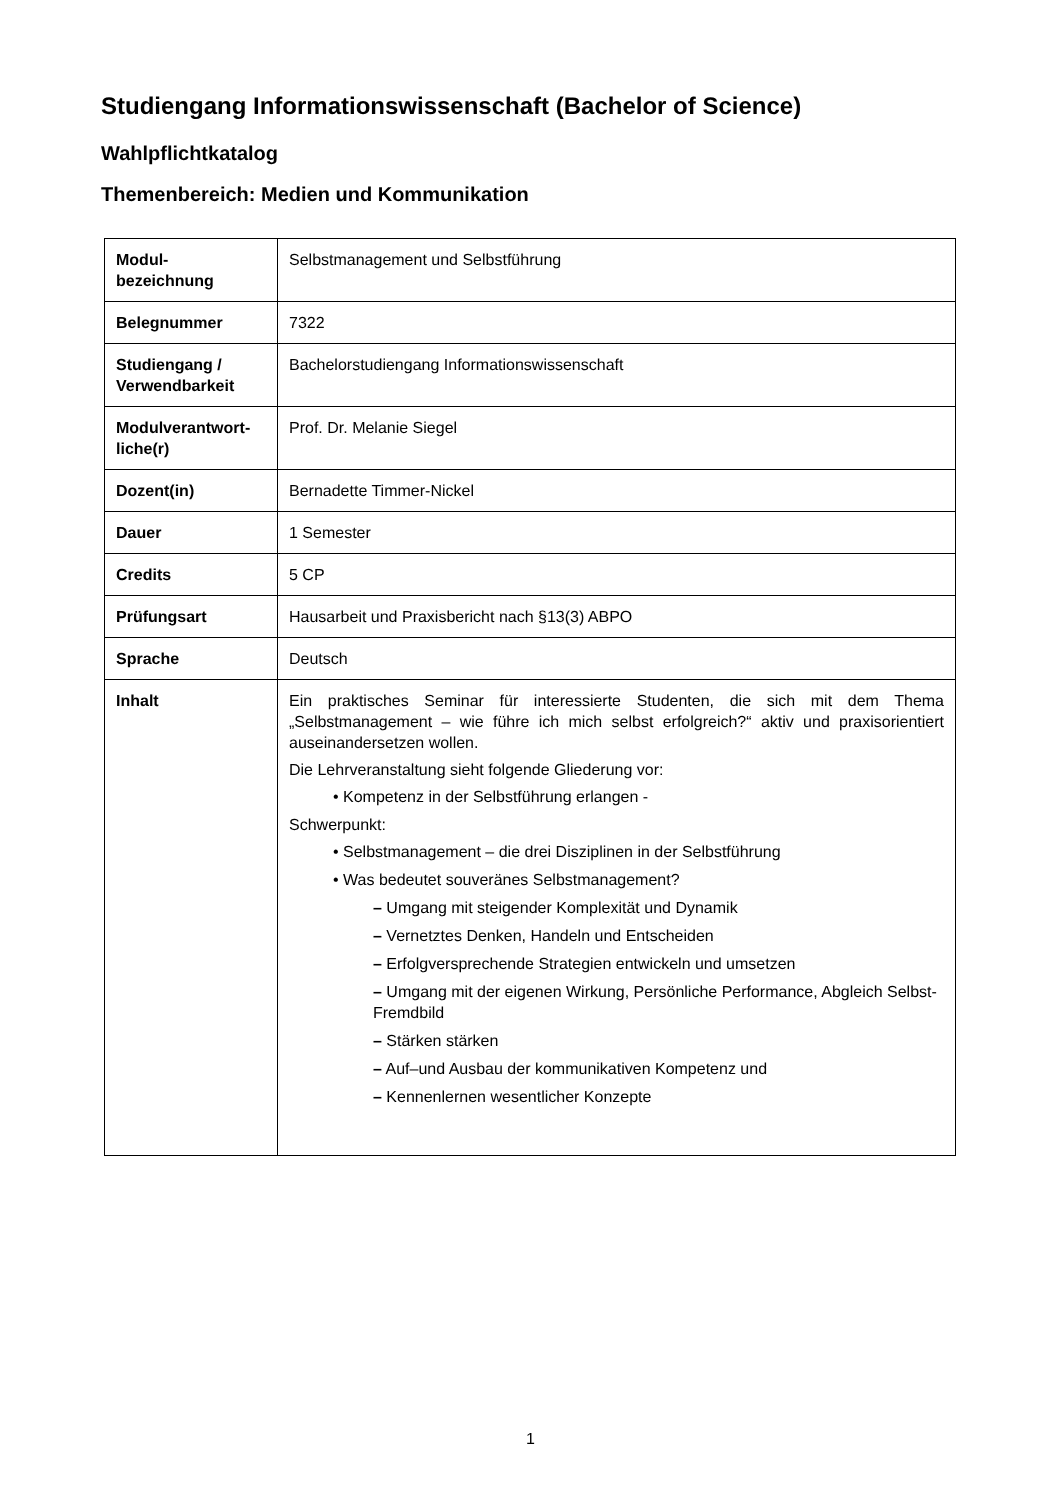Studiengang Informationswissenschaft (Bachelor of Science)
Wahlpflichtkatalog
Themenbereich: Medien und Kommunikation
| Modul- bezeichnung | Selbstmanagement und Selbstführung |
| Belegnummer | 7322 |
| Studiengang / Verwendbarkeit | Bachelorstudiengang Informationswissenschaft |
| Modulverantwort- liche(r) | Prof. Dr. Melanie Siegel |
| Dozent(in) | Bernadette Timmer-Nickel |
| Dauer | 1 Semester |
| Credits | 5 CP |
| Prüfungsart | Hausarbeit und Praxisbericht nach §13(3) ABPO |
| Sprache | Deutsch |
| Inhalt | Ein praktisches Seminar für interessierte Studenten, die sich mit dem Thema „Selbstmanagement – wie führe ich mich selbst erfolgreich?“ aktiv und praxisorientiert auseinandersetzen wollen. Die Lehrveranstaltung sieht folgende Gliederung vor: • Kompetenz in der Selbstführung erlangen - Schwerpunkt: • Selbstmanagement – die drei Disziplinen in der Selbstführung • Was bedeutet souveränes Selbstmanagement? – Umgang mit steigender Komplexität und Dynamik – Vernetztes Denken, Handeln und Entscheiden – Erfolgversprechende Strategien entwickeln und umsetzen – Umgang mit der eigenen Wirkung, Persönliche Performance, Abgleich Selbst-Fremdbild – Stärken stärken – Auf–und Ausbau der kommunikativen Kompetenz und – Kennenlernen wesentlicher Konzepte |
1